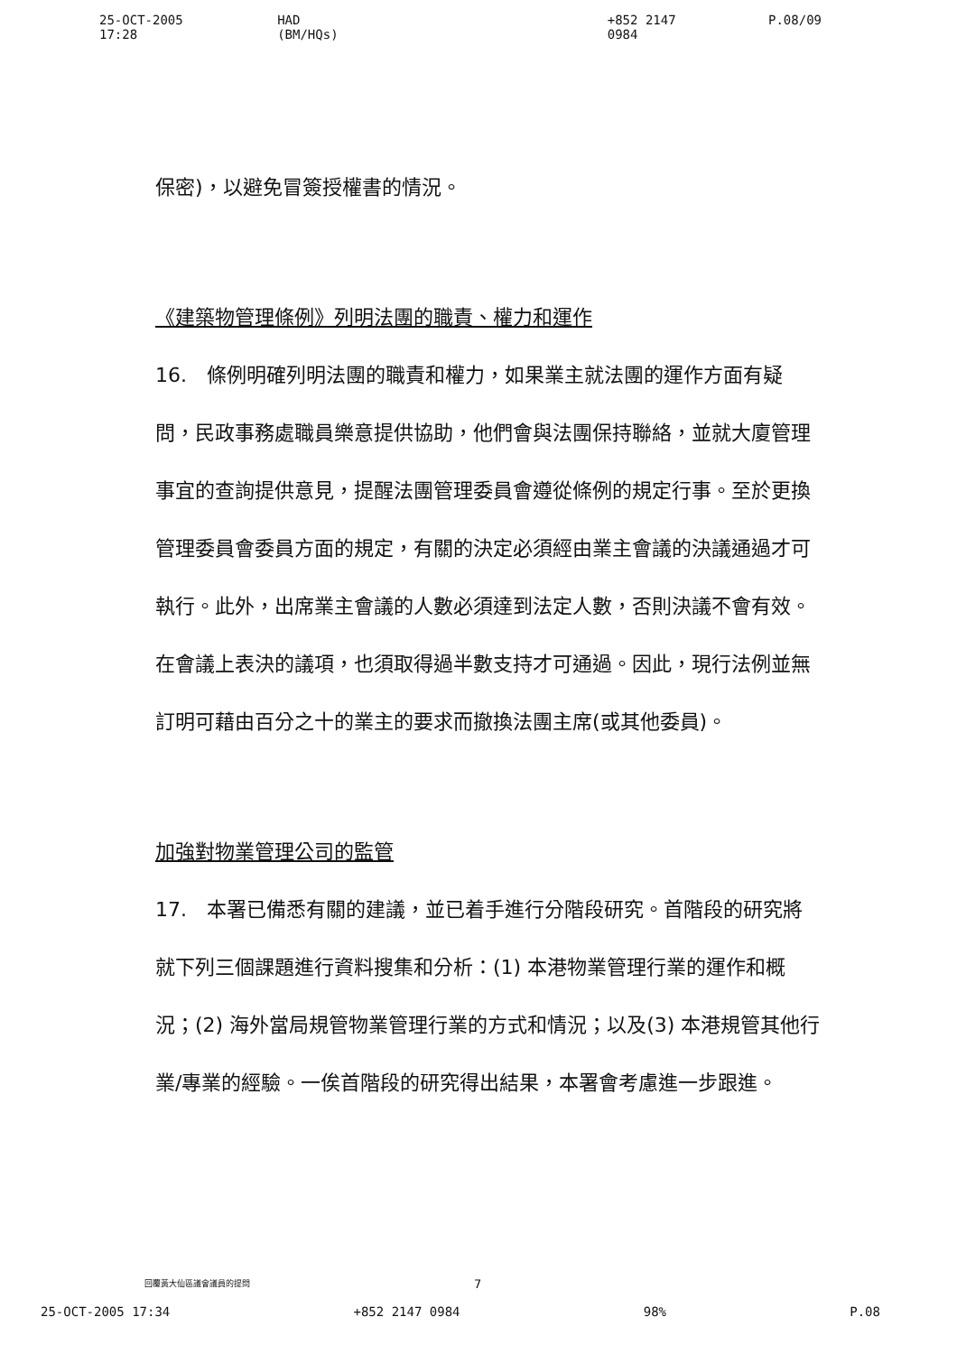25-OCT-2005 17:28 HAD (BM/HQs) +852 2147 0984 P.08/09
保密)，以避免冒簽授權書的情況。
《建築物管理條例》列明法團的職責、權力和運作
16.　條例明確列明法團的職責和權力，如果業主就法團的運作方面有疑問，民政事務處職員樂意提供協助，他們會與法團保持聯絡，並就大廈管理事宜的查詢提供意見，提醒法團管理委員會遵從條例的規定行事。至於更換管理委員會委員方面的規定，有關的決定必須經由業主會議的決議通過才可執行。此外，出席業主會議的人數必須達到法定人數，否則決議不會有效。在會議上表決的議項，也須取得過半數支持才可通過。因此，現行法例並無訂明可藉由百分之十的業主的要求而撤換法團主席(或其他委員)。
加強對物業管理公司的監管
17.　本署已備悉有關的建議，並已着手進行分階段研究。首階段的研究將就下列三個課題進行資料搜集和分析：(1) 本港物業管理行業的運作和概況；(2) 海外當局規管物業管理行業的方式和情況；以及(3) 本港規管其他行業/專業的經驗。一俟首階段的研究得出結果，本署會考慮進一步跟進。
回覆黃大仙區議會議員的提問 7
25-OCT-2005 17:34 +852 2147 0984 98% P.08